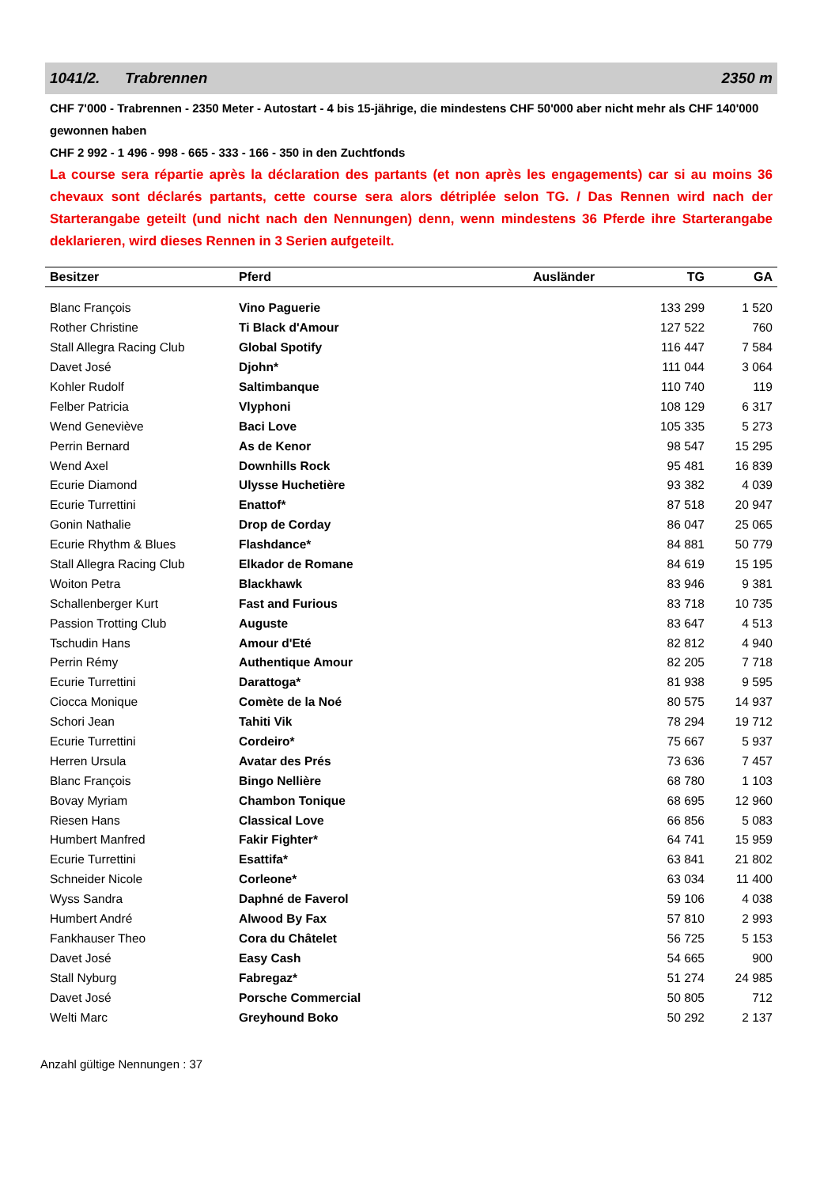1041/2. Trabrennen 2350 m
CHF 7'000 - Trabrennen - 2350 Meter - Autostart - 4 bis 15-jährige, die mindestens CHF 50'000 aber nicht mehr als CHF 140'000 gewonnen haben
CHF 2 992 - 1 496 - 998 - 665 - 333 - 166 - 350 in den Zuchtfonds
La course sera répartie après la déclaration des partants (et non après les engagements) car si au moins 36 chevaux sont déclarés partants, cette course sera alors détriplée selon TG. / Das Rennen wird nach der Starterangabe geteilt (und nicht nach den Nennungen) denn, wenn mindestens 36 Pferde ihre Starterangabe deklarieren, wird dieses Rennen in 3 Serien aufgeteilt.
| Besitzer | Pferd | Ausländer | TG | GA |
| --- | --- | --- | --- | --- |
| Blanc François | Vino Paguerie | | 133 299 | 1 520 |
| Rother Christine | Ti Black d'Amour | | 127 522 | 760 |
| Stall Allegra Racing Club | Global Spotify | | 116 447 | 7 584 |
| Davet José | Djohn* | | 111 044 | 3 064 |
| Kohler Rudolf | Saltimbanque | | 110 740 | 119 |
| Felber Patricia | Vlyphoni | | 108 129 | 6 317 |
| Wend Geneviève | Baci Love | | 105 335 | 5 273 |
| Perrin Bernard | As de Kenor | | 98 547 | 15 295 |
| Wend Axel | Downhills Rock | | 95 481 | 16 839 |
| Ecurie Diamond | Ulysse Huchetière | | 93 382 | 4 039 |
| Ecurie Turrettini | Enattof* | | 87 518 | 20 947 |
| Gonin Nathalie | Drop de Corday | | 86 047 | 25 065 |
| Ecurie Rhythm & Blues | Flashdance* | | 84 881 | 50 779 |
| Stall Allegra Racing Club | Elkador de Romane | | 84 619 | 15 195 |
| Woiton Petra | Blackhawk | | 83 946 | 9 381 |
| Schallenberger Kurt | Fast and Furious | | 83 718 | 10 735 |
| Passion Trotting Club | Auguste | | 83 647 | 4 513 |
| Tschudin Hans | Amour d'Eté | | 82 812 | 4 940 |
| Perrin Rémy | Authentique Amour | | 82 205 | 7 718 |
| Ecurie Turrettini | Darattoga* | | 81 938 | 9 595 |
| Ciocca Monique | Comète de la Noé | | 80 575 | 14 937 |
| Schori Jean | Tahiti Vik | | 78 294 | 19 712 |
| Ecurie Turrettini | Cordeiro* | | 75 667 | 5 937 |
| Herren Ursula | Avatar des Prés | | 73 636 | 7 457 |
| Blanc François | Bingo Nellière | | 68 780 | 1 103 |
| Bovay Myriam | Chambon Tonique | | 68 695 | 12 960 |
| Riesen Hans | Classical Love | | 66 856 | 5 083 |
| Humbert Manfred | Fakir Fighter* | | 64 741 | 15 959 |
| Ecurie Turrettini | Esattifa* | | 63 841 | 21 802 |
| Schneider Nicole | Corleone* | | 63 034 | 11 400 |
| Wyss Sandra | Daphné de Faverol | | 59 106 | 4 038 |
| Humbert André | Alwood By Fax | | 57 810 | 2 993 |
| Fankhauser Theo | Cora du Châtelet | | 56 725 | 5 153 |
| Davet José | Easy Cash | | 54 665 | 900 |
| Stall Nyburg | Fabregaz* | | 51 274 | 24 985 |
| Davet José | Porsche Commercial | | 50 805 | 712 |
| Welti Marc | Greyhound Boko | | 50 292 | 2 137 |
Anzahl gültige Nennungen : 37